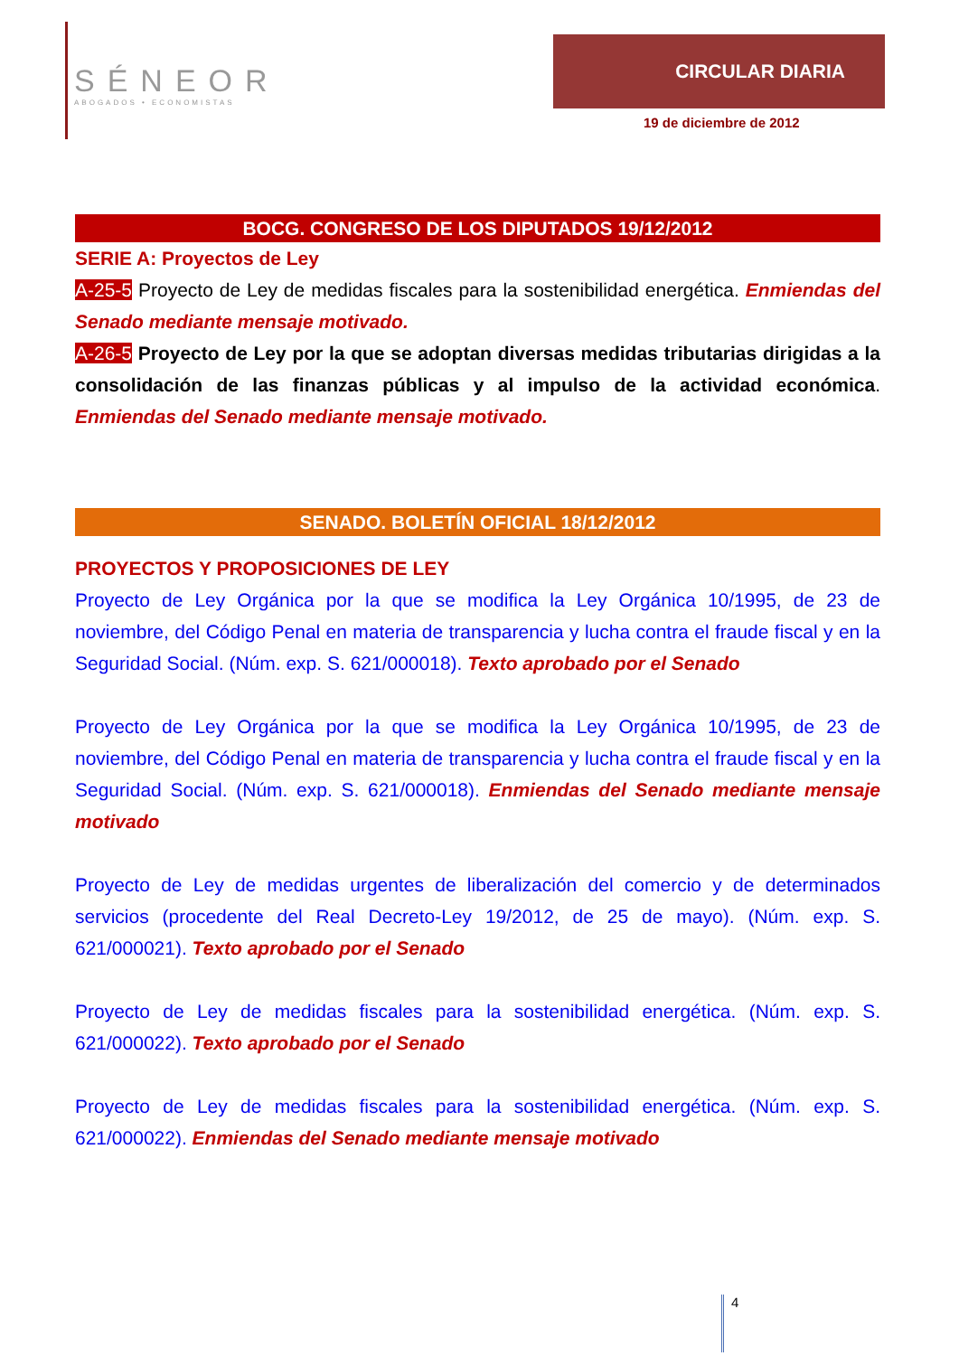SÉNEOR
ABOGADOS • ECONOMISTAS
CIRCULAR DIARIA
19 de diciembre de 2012
BOCG. CONGRESO DE LOS DIPUTADOS 19/12/2012
SERIE A: Proyectos de Ley
A-25-5 Proyecto de Ley de medidas fiscales para la sostenibilidad energética. Enmiendas del Senado mediante mensaje motivado.
A-26-5 Proyecto de Ley por la que se adoptan diversas medidas tributarias dirigidas a la consolidación de las finanzas públicas y al impulso de la actividad económica. Enmiendas del Senado mediante mensaje motivado.
SENADO. BOLETÍN OFICIAL 18/12/2012
PROYECTOS Y PROPOSICIONES DE LEY
Proyecto de Ley Orgánica por la que se modifica la Ley Orgánica 10/1995, de 23 de noviembre, del Código Penal en materia de transparencia y lucha contra el fraude fiscal y en la Seguridad Social. (Núm. exp. S. 621/000018). Texto aprobado por el Senado
Proyecto de Ley Orgánica por la que se modifica la Ley Orgánica 10/1995, de 23 de noviembre, del Código Penal en materia de transparencia y lucha contra el fraude fiscal y en la Seguridad Social. (Núm. exp. S. 621/000018). Enmiendas del Senado mediante mensaje motivado
Proyecto de Ley de medidas urgentes de liberalización del comercio y de determinados servicios (procedente del Real Decreto-Ley 19/2012, de 25 de mayo). (Núm. exp. S. 621/000021). Texto aprobado por el Senado
Proyecto de Ley de medidas fiscales para la sostenibilidad energética. (Núm. exp. S. 621/000022). Texto aprobado por el Senado
Proyecto de Ley de medidas fiscales para la sostenibilidad energética. (Núm. exp. S. 621/000022). Enmiendas del Senado mediante mensaje motivado
4